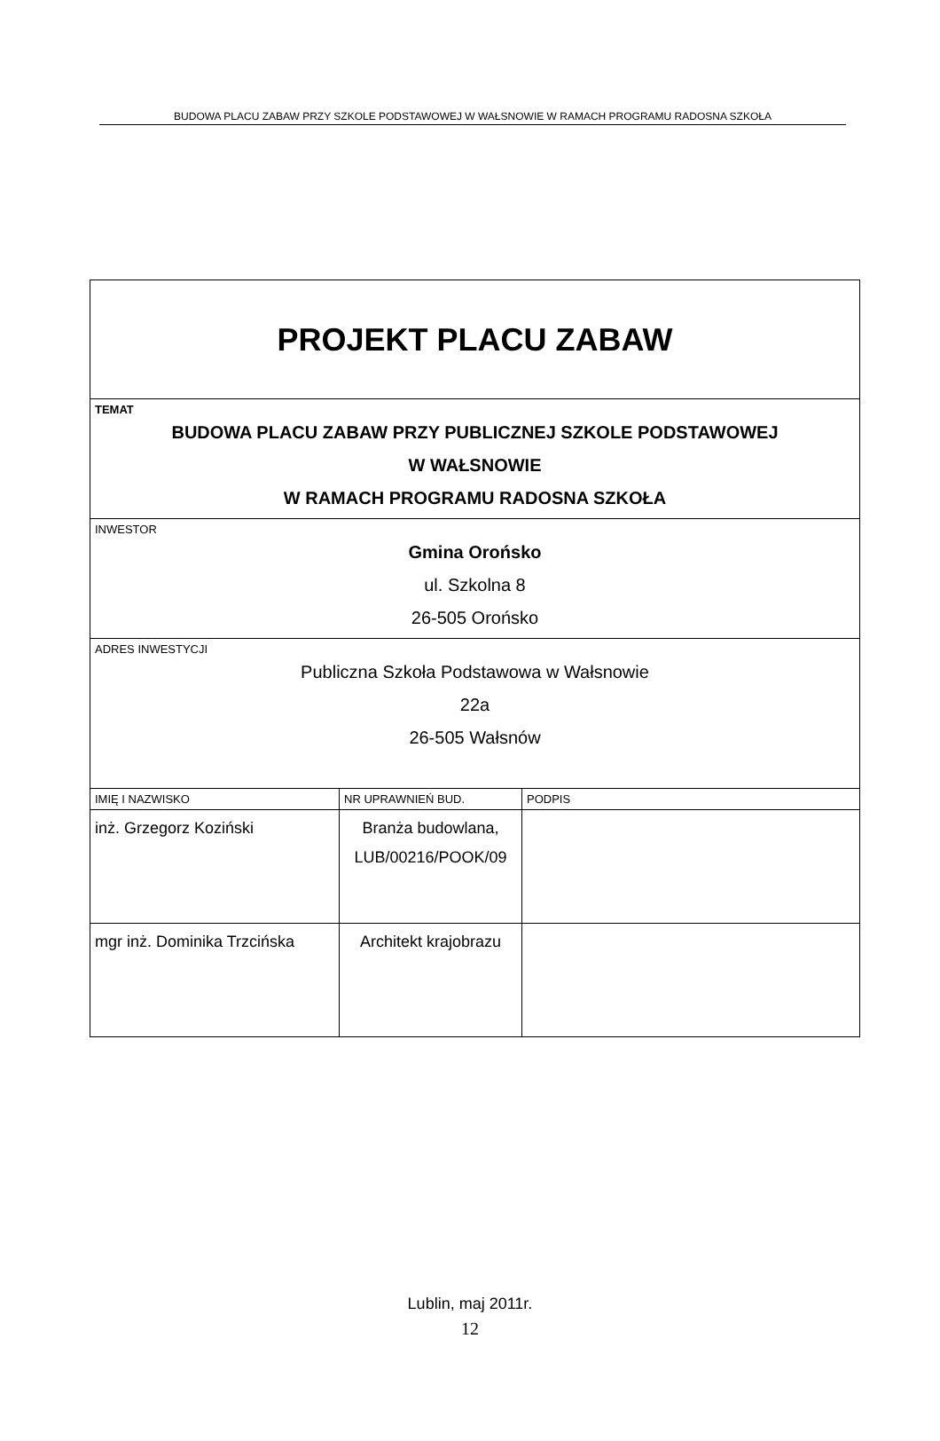BUDOWA PLACU ZABAW PRZY SZKOLE PODSTAWOWEJ W WAŁSNOWIE W RAMACH PROGRAMU RADOSNA SZKOŁA
| PROJEKT PLACU ZABAW | | |
| TEMAT BUDOWA PLACU ZABAW PRZY PUBLICZNEJ SZKOLE PODSTAWOWEJ W WAŁSNOWIE W RAMACH PROGRAMU RADOSNA SZKOŁA | | |
| INWESTOR Gmina Orońsko ul. Szkolna 8 26-505 Orońsko | | |
| ADRES INWESTYCJI Publiczna Szkoła Podstawowa w Wałsnowie 22a 26-505 Wałsnów | | |
| IMIĘ I NAZWISKO | NR UPRAWNIEŃ BUD. | PODPIS |
| inż. Grzegorz Koziński | Branża budowlana, LUB/00216/POOK/09 | |
| mgr inż. Dominika Trzcińska | Architekt krajobrazu | |
Lublin, maj 2011r.
12